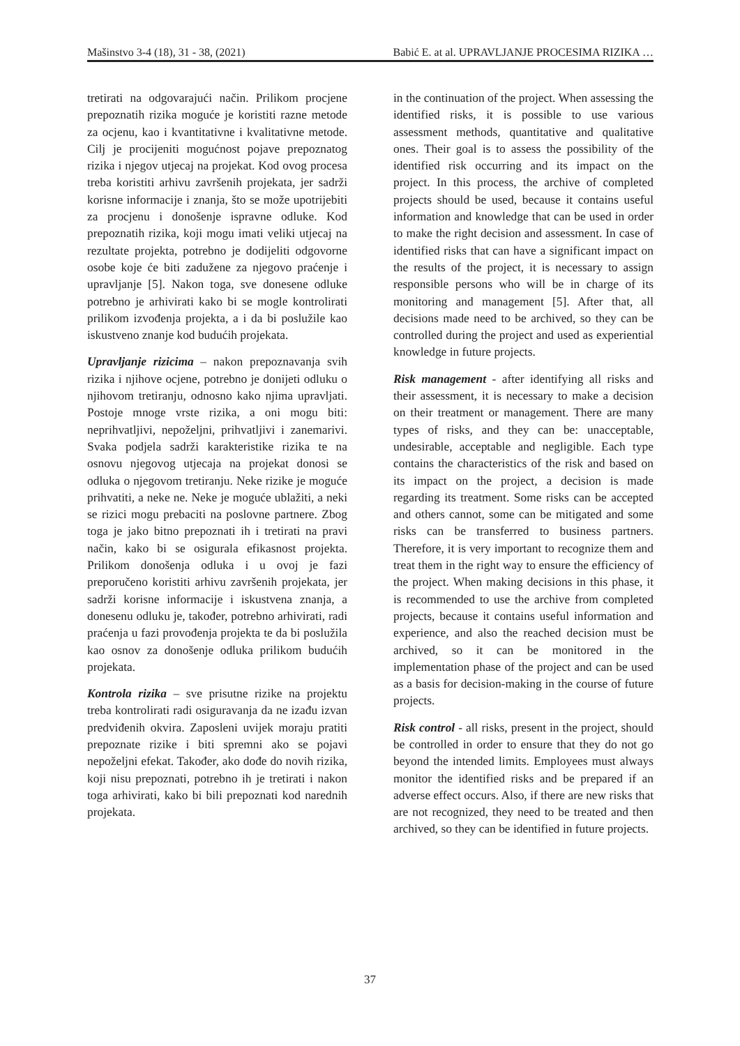Mašinstvo 3-4 (18), 31 - 38, (2021) Babić E. at al. UPRAVLJANJE PROCESIMA RIZIKA …
tretirati na odgovarajući način. Prilikom procjene prepoznatih rizika moguće je koristiti razne metode za ocjenu, kao i kvantitativne i kvalitativne metode. Cilj je procijeniti mogućnost pojave prepoznatog rizika i njegov utjecaj na projekat. Kod ovog procesa treba koristiti arhivu završenih projekata, jer sadrži korisne informacije i znanja, što se može upotrijebiti za procjenu i donošenje ispravne odluke. Kod prepoznatih rizika, koji mogu imati veliki utjecaj na rezultate projekta, potrebno je dodijeliti odgovorne osobe koje će biti zadužene za njegovo praćenje i upravljanje [5]. Nakon toga, sve donesene odluke potrebno je arhivirati kako bi se mogle kontrolirati prilikom izvođenja projekta, a i da bi poslužile kao iskustveno znanje kod budućih projekata.
Upravljanje rizicima – nakon prepoznavanja svih rizika i njihove ocjene, potrebno je donijeti odluku o njihovom tretiranju, odnosno kako njima upravljati. Postoje mnoge vrste rizika, a oni mogu biti: neprihvatljivi, nepoželjni, prihvatljivi i zanemarivi. Svaka podjela sadrži karakteristike rizika te na osnovu njegovog utjecaja na projekat donosi se odluka o njegovom tretiranju. Neke rizike je moguće prihvatiti, a neke ne. Neke je moguće ublažiti, a neki se rizici mogu prebaciti na poslovne partnere. Zbog toga je jako bitno prepoznati ih i tretirati na pravi način, kako bi se osigurala efikasnost projekta. Prilikom donošenja odluka i u ovoj je fazi preporučeno koristiti arhivu završenih projekata, jer sadrži korisne informacije i iskustvena znanja, a donesenu odluku je, također, potrebno arhivirati, radi praćenja u fazi provođenja projekta te da bi poslužila kao osnov za donošenje odluka prilikom budućih projekata.
Kontrola rizika – sve prisutne rizike na projektu treba kontrolirati radi osiguravanja da ne izađu izvan predviđenih okvira. Zaposleni uvijek moraju pratiti prepoznate rizike i biti spremni ako se pojavi nepoželjni efekat. Također, ako dođe do novih rizika, koji nisu prepoznati, potrebno ih je tretirati i nakon toga arhivirati, kako bi bili prepoznati kod narednih projekata.
in the continuation of the project. When assessing the identified risks, it is possible to use various assessment methods, quantitative and qualitative ones. Their goal is to assess the possibility of the identified risk occurring and its impact on the project. In this process, the archive of completed projects should be used, because it contains useful information and knowledge that can be used in order to make the right decision and assessment. In case of identified risks that can have a significant impact on the results of the project, it is necessary to assign responsible persons who will be in charge of its monitoring and management [5]. After that, all decisions made need to be archived, so they can be controlled during the project and used as experiential knowledge in future projects.
Risk management - after identifying all risks and their assessment, it is necessary to make a decision on their treatment or management. There are many types of risks, and they can be: unacceptable, undesirable, acceptable and negligible. Each type contains the characteristics of the risk and based on its impact on the project, a decision is made regarding its treatment. Some risks can be accepted and others cannot, some can be mitigated and some risks can be transferred to business partners. Therefore, it is very important to recognize them and treat them in the right way to ensure the efficiency of the project. When making decisions in this phase, it is recommended to use the archive from completed projects, because it contains useful information and experience, and also the reached decision must be archived, so it can be monitored in the implementation phase of the project and can be used as a basis for decision-making in the course of future projects.
Risk control - all risks, present in the project, should be controlled in order to ensure that they do not go beyond the intended limits. Employees must always monitor the identified risks and be prepared if an adverse effect occurs. Also, if there are new risks that are not recognized, they need to be treated and then archived, so they can be identified in future projects.
37